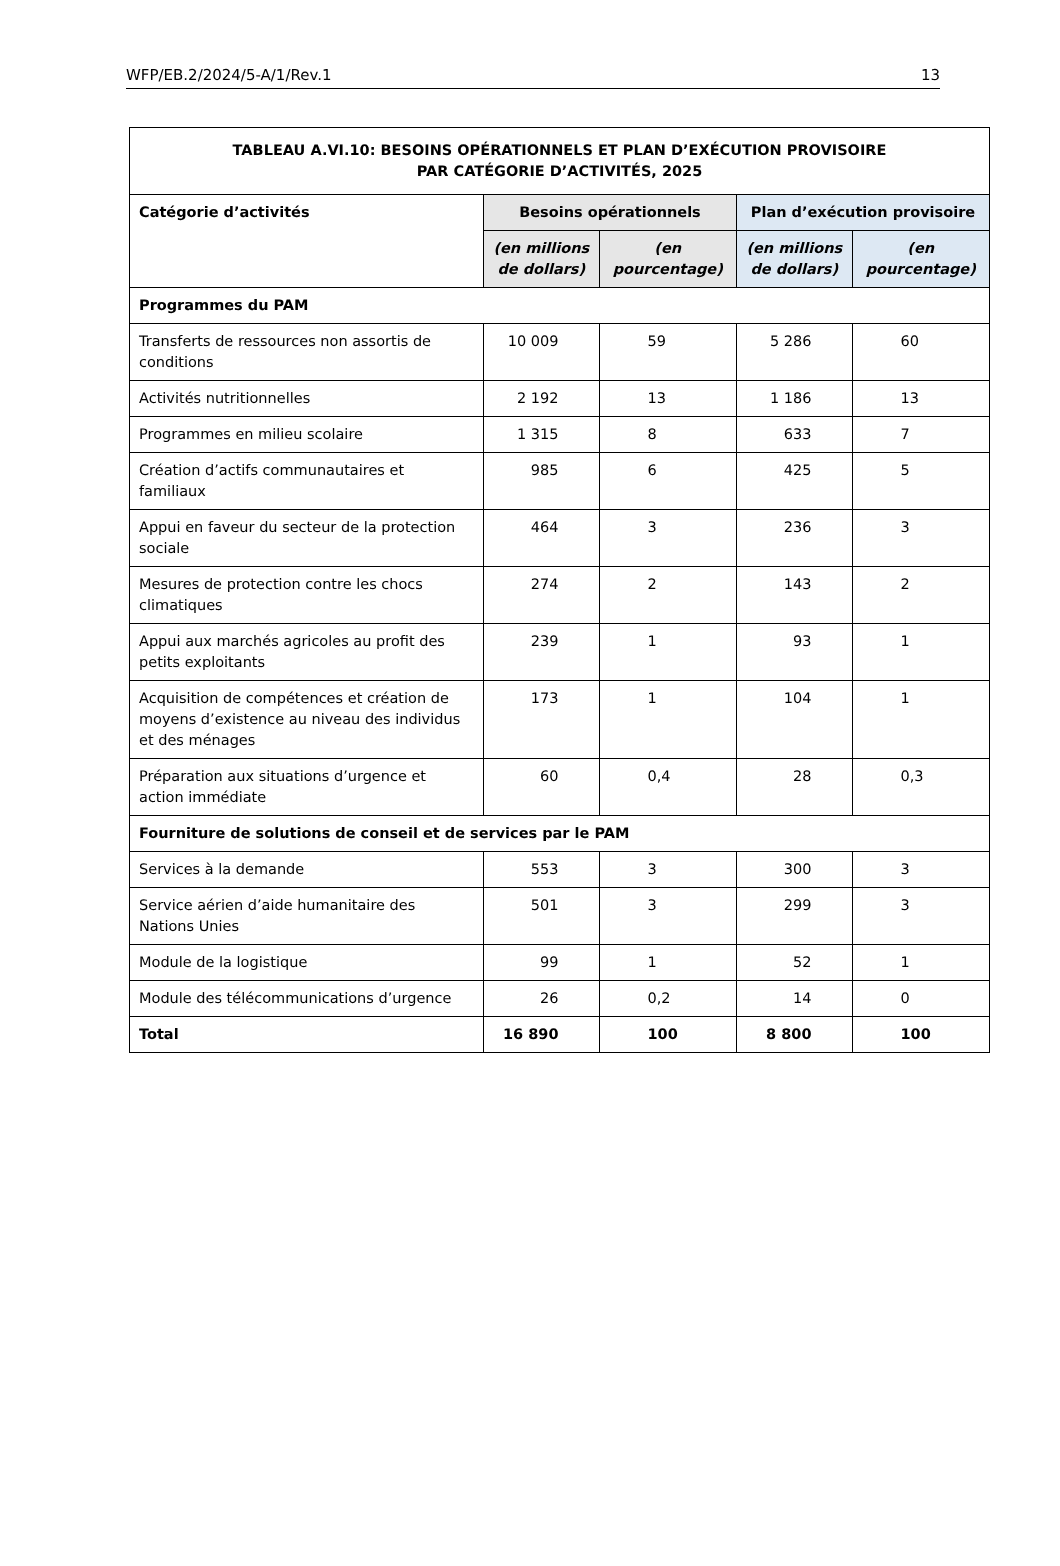WFP/EB.2/2024/5-A/1/Rev.1 13
| TABLEAU A.VI.10: BESOINS OPÉRATIONNELS ET PLAN D’EXÉCUTION PROVISOIRE PAR CATÉGORIE D’ACTIVITÉS, 2025 | | | | |
| Catégorie d’activités | Besoins opérationnels | | Plan d’exécution provisoire | |
| | (en millions de dollars) | (en pourcentage) | (en millions de dollars) | (en pourcentage) |
| Programmes du PAM | | | | |
| Transferts de ressources non assortis de conditions | 10 009 | 59 | 5 286 | 60 |
| Activités nutritionnelles | 2 192 | 13 | 1 186 | 13 |
| Programmes en milieu scolaire | 1 315 | 8 | 633 | 7 |
| Création d’actifs communautaires et familiaux | 985 | 6 | 425 | 5 |
| Appui en faveur du secteur de la protection sociale | 464 | 3 | 236 | 3 |
| Mesures de protection contre les chocs climatiques | 274 | 2 | 143 | 2 |
| Appui aux marchés agricoles au profit des petits exploitants | 239 | 1 | 93 | 1 |
| Acquisition de compétences et création de moyens d’existence au niveau des individus et des ménages | 173 | 1 | 104 | 1 |
| Préparation aux situations d’urgence et action immédiate | 60 | 0,4 | 28 | 0,3 |
| Fourniture de solutions de conseil et de services par le PAM | | | | |
| Services à la demande | 553 | 3 | 300 | 3 |
| Service aérien d’aide humanitaire des Nations Unies | 501 | 3 | 299 | 3 |
| Module de la logistique | 99 | 1 | 52 | 1 |
| Module des télécommunications d’urgence | 26 | 0,2 | 14 | 0 |
| Total | 16 890 | 100 | 8 800 | 100 |